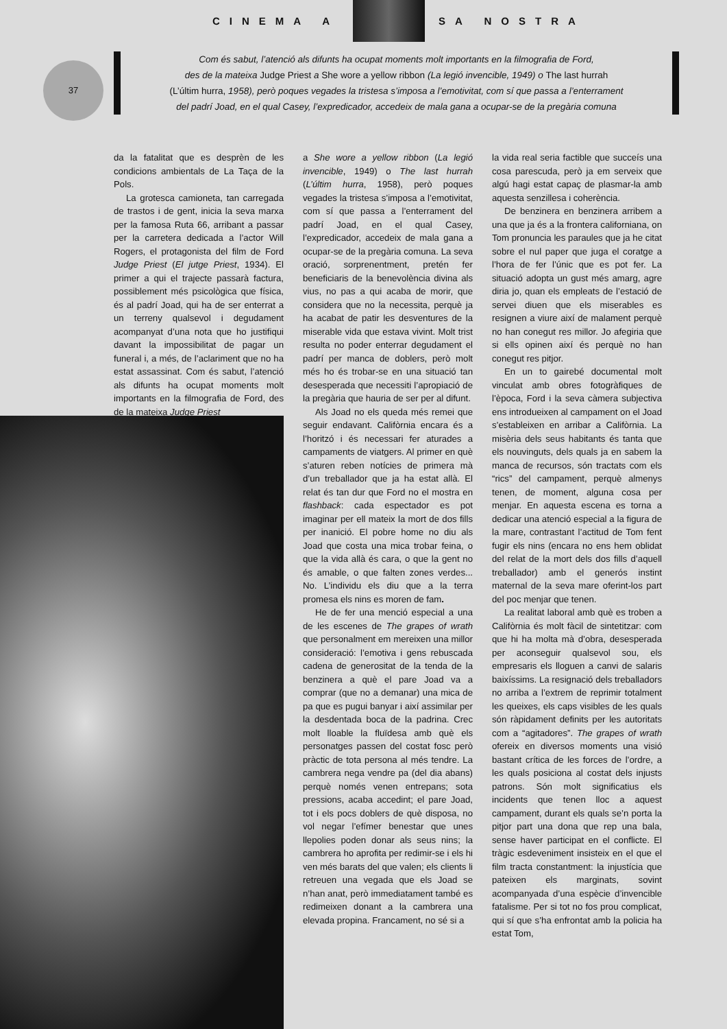CINEMA A SA NOSTRA
37
Com és sabut, l’atenció als difunts ha ocupat moments molt importants en la filmografia de Ford,
des de la mateixa Judge Priest a She wore a yellow ribbon (La legió invencible, 1949) o The last hurrah
(L’últim hurra, 1958), però poques vegades la tristesa s’imposa a l’emotivitat, com sí que passa a l’enterrament
del padrí Joad, en el qual Casey, l’expredicador, accedeix de mala gana a ocupar-se de la pregària comuna
da la fatalitat que es desprèn de les condicions ambientals de La Taça de la Pols.
La grotesca camioneta, tan carregada de trastos i de gent, inicia la seva marxa per la famosa Ruta 66, arribant a passar per la carretera dedicada a l’actor Will Rogers, el protagonista del film de Ford Judge Priest (El jutge Priest, 1934). El primer a qui el trajecte passarà factura, possiblement més psicològica que física, és al padrí Joad, qui ha de ser enterrat a un terreny qualsevol i degudament acompanyat d’una nota que ho justifiqui davant la impossibilitat de pagar un funeral i, a més, de l’aclariment que no ha estat assassinat. Com és sabut, l’atenció als difunts ha ocupat moments molt importants en la filmografia de Ford, des de la mateixa Judge Priest
a She wore a yellow ribbon (La legió invencible, 1949) o The last hurrah (L’últim hurra, 1958), però poques vegades la tristesa s’imposa a l’emotivitat, com sí que passa a l’enterrament del padrí Joad, en el qual Casey, l’expredicador, accedeix de mala gana a ocupar-se de la pregària comuna. La seva oració, sorprenentment, pretén fer beneficiaris de la benevolència divina als vius, no pas a qui acaba de morir, que considera que no la necessita, perquè ja ha acabat de patir les desventures de la miserable vida que estava vivint. Molt trist resulta no poder enterrar degudament el padrí per manca de doblers, però molt més ho és trobar-se en una situació tan desesperada que necessiti l’apropiació de la pregària que hauria de ser per al difunt.
Als Joad no els queda més remei que seguir endavant. Califòrnia encara és a l’horitzó i és necessari fer aturades a campaments de viatgers. Al primer en què s’aturen reben notícies de primera mà d’un treballador que ja ha estat allà. El relat és tan dur que Ford no el mostra en flashback: cada espectador es pot imaginar per ell mateix la mort de dos fills per inanició. El pobre home no diu als Joad que costa una mica trobar feina, o que la vida allà és cara, o que la gent no és amable, o que falten zones verdes... No. L’individu els diu que a la terra promesa els nins es moren de fam.
He de fer una menció especial a una de les escenes de The grapes of wrath que personalment em mereixen una millor consideració: l’emotiva i gens rebuscada cadena de generositat de la tenda de la benzinera a què el pare Joad va a comprar (que no a demanar) una mica de pa que es pugui banyar i així assimilar per la desdentada boca de la padrina. Crec molt lloable la fluïdesa amb què els personatges passen del costat fosc però pràctic de tota persona al més tendre. La cambrera nega vendre pa (del dia abans) perquè només venen entrepans; sota pressions, acaba accedint; el pare Joad, tot i els pocs doblers de què disposa, no vol negar l’efímer benestar que unes llepolies poden donar als seus nins; la cambrera ho aprofita per redimir-se i els hi ven més barats del que valen; els clients li retreuen una vegada que els Joad se n’han anat, però immediatament també es redimeixen donant a la cambrera una elevada propina. Francament, no sé si a
la vida real seria factible que succeís una cosa parescuda, però ja em serveix que algú hagi estat capaç de plasmar-la amb aquesta senzillesa i coherència.
De benzinera en benzinera arribem a una que ja és a la frontera californiana, on Tom pronuncia les paraules que ja he citat sobre el nul paper que juga el coratge a l’hora de fer l’únic que es pot fer. La situació adopta un gust més amarg, agre diria jo, quan els empleats de l’estació de servei diuen que els miserables es resignen a viure així de malament perquè no han conegut res millor. Jo afegiria que si ells opinen així és perquè no han conegut res pitjor.
En un to gairebé documental molt vinculat amb obres fotogràfiques de l’època, Ford i la seva càmera subjectiva ens introdueixen al campament on el Joad s’estableixen en arribar a Califòrnia. La misèria dels seus habitants és tanta que els nouvinguts, dels quals ja en sabem la manca de recursos, són tractats com els “rics” del campament, perquè almenys tenen, de moment, alguna cosa per menjar. En aquesta escena es torna a dedicar una atenció especial a la figura de la mare, contrastant l’actitud de Tom fent fugir els nins (encara no ens hem oblidat del relat de la mort dels dos fills d’aquell treballador) amb el generós instint maternal de la seva mare oferint-los part del poc menjar que tenen.
La realitat laboral amb què es troben a Califòrnia és molt fàcil de sintetitzar: com que hi ha molta mà d’obra, desesperada per aconseguir qualsevol sou, els empresaris els lloguen a canvi de salaris baixíssims. La resignació dels treballadors no arriba a l’extrem de reprimir totalment les queixes, els caps visibles de les quals són ràpidament definits per les autoritats com a “agitadores”. The grapes of wrath ofereix en diversos moments una visió bastant crítica de les forces de l’ordre, a les quals posiciona al costat dels injusts patrons. Són molt significatius els incidents que tenen lloc a aquest campament, durant els quals se’n porta la pitjor part una dona que rep una bala, sense haver participat en el conflicte. El tràgic esdeveniment insisteix en el que el film tracta constantment: la injustícia que pateixen els marginats, sovint acompanyada d’una espècie d’invencible fatalisme. Per si tot no fos prou complicat, qui sí que s’ha enfrontat amb la policia ha estat Tom,